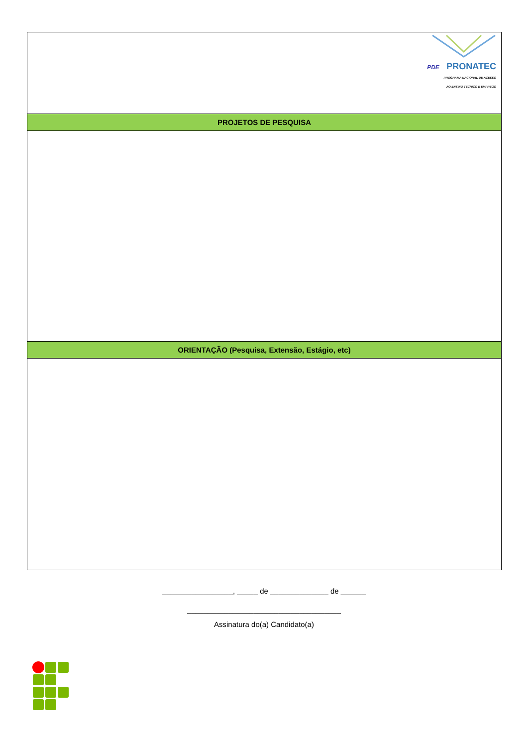| PDE PRONATEC PROGRAMA NACIONAL DE ACESSO AO ENSINO TÉCNICO E EMPREGO |
| PROJETOS DE PESQUISA |
| ORIENTAÇÃO (Pesquisa, Extensão, Estágio, etc) |
_________________, _____ de ______________ de ______
_____________________________________
Assinatura do(a) Candidato(a)